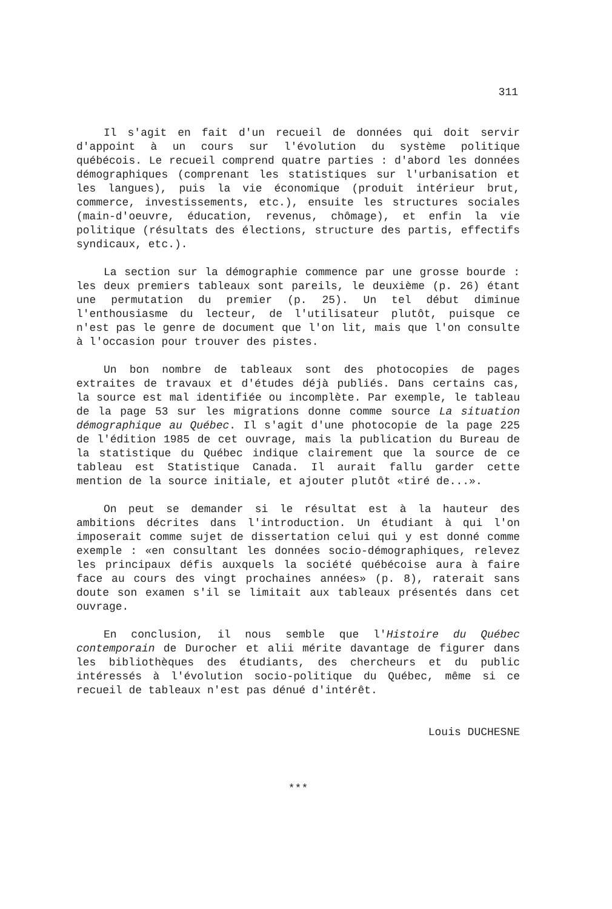311
Il s'agit en fait d'un recueil de données qui doit servir d'appoint à un cours sur l'évolution du système politique québécois. Le recueil comprend quatre parties : d'abord les données démographiques (comprenant les statistiques sur l'urbanisation et les langues), puis la vie économique (produit intérieur brut, commerce, investissements, etc.), ensuite les structures sociales (main-d'oeuvre, éducation, revenus, chômage), et enfin la vie politique (résultats des élections, structure des partis, effectifs syndicaux, etc.).
La section sur la démographie commence par une grosse bourde : les deux premiers tableaux sont pareils, le deuxième (p. 26) étant une permutation du premier (p. 25). Un tel début diminue l'enthousiasme du lecteur, de l'utilisateur plutôt, puisque ce n'est pas le genre de document que l'on lit, mais que l'on consulte à l'occasion pour trouver des pistes.
Un bon nombre de tableaux sont des photocopies de pages extraites de travaux et d'études déjà publiés. Dans certains cas, la source est mal identifiée ou incomplète. Par exemple, le tableau de la page 53 sur les migrations donne comme source La situation démographique au Québec. Il s'agit d'une photocopie de la page 225 de l'édition 1985 de cet ouvrage, mais la publication du Bureau de la statistique du Québec indique clairement que la source de ce tableau est Statistique Canada. Il aurait fallu garder cette mention de la source initiale, et ajouter plutôt «tiré de...».
On peut se demander si le résultat est à la hauteur des ambitions décrites dans l'introduction. Un étudiant à qui l'on imposerait comme sujet de dissertation celui qui y est donné comme exemple : «en consultant les données socio-démographiques, relevez les principaux défis auxquels la société québécoise aura à faire face au cours des vingt prochaines années» (p. 8), raterait sans doute son examen s'il se limitait aux tableaux présentés dans cet ouvrage.
En conclusion, il nous semble que l'Histoire du Québec contemporain de Durocher et alii mérite davantage de figurer dans les bibliothèques des étudiants, des chercheurs et du public intéressés à l'évolution socio-politique du Québec, même si ce recueil de tableaux n'est pas dénué d'intérêt.
Louis DUCHESNE
***